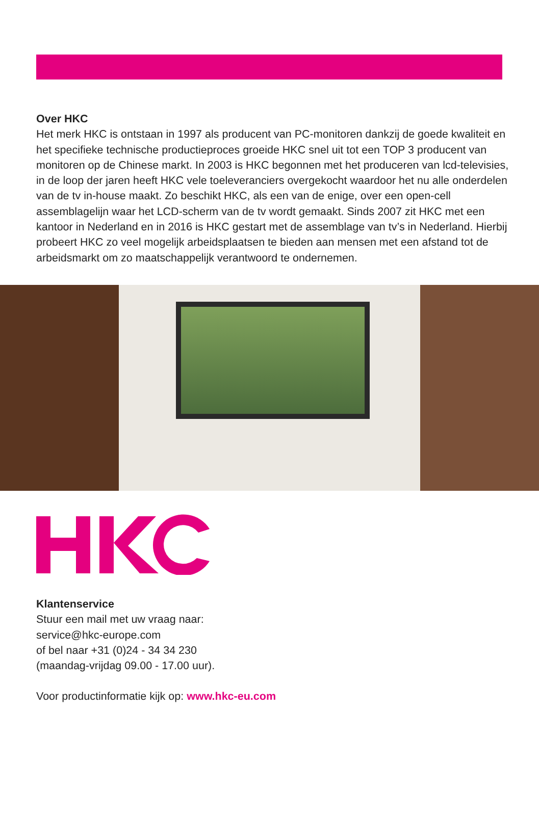Over HKC
Het merk HKC is ontstaan in 1997 als producent van PC-monitoren dankzij de goede kwaliteit en het specifieke technische productieproces groeide HKC snel uit tot een TOP 3 producent van monitoren op de Chinese markt. In 2003 is HKC begonnen met het produceren van lcd-televisies, in de loop der jaren heeft HKC vele toeleveranciers overgekocht waardoor het nu alle onderdelen van de tv in-house maakt. Zo beschikt HKC, als een van de enige, over een open-cell assemblagelijn waar het LCD-scherm van de tv wordt gemaakt. Sinds 2007 zit HKC met een kantoor in Nederland en in 2016 is HKC gestart met de assemblage van tv’s in Nederland. Hierbij probeert HKC zo veel mogelijk arbeidsplaatsen te bieden aan mensen met een afstand tot de arbeidsmarkt om zo maatschappelijk verantwoord te ondernemen.
Klantenservice
Stuur een mail met uw vraag naar:
service@hkc-europe.com
of bel naar +31 (0)24 - 34 34 230
(maandag-vrijdag 09.00 - 17.00 uur).
Voor productinformatie kijk op: www.hkc-eu.com